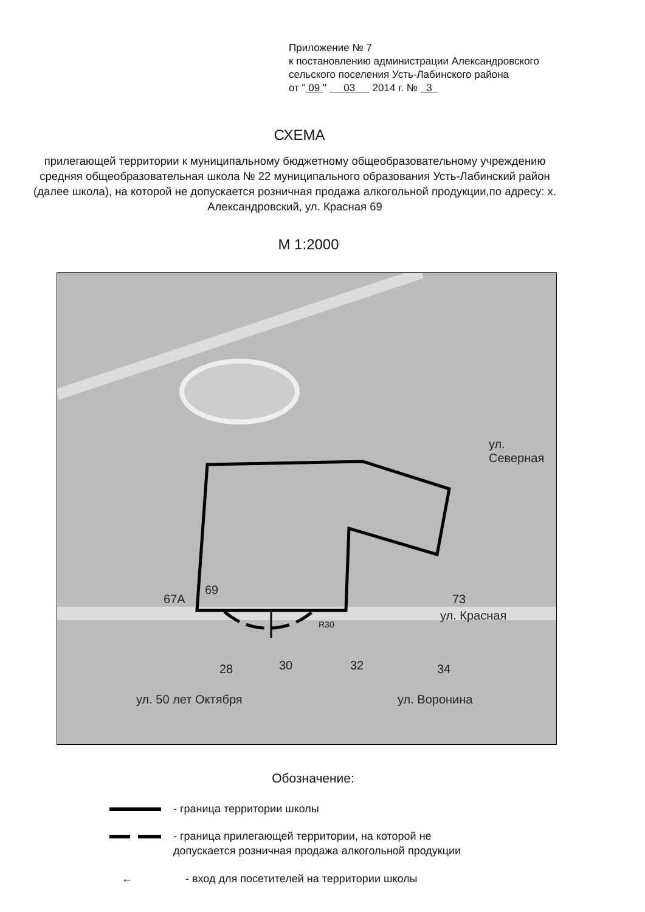Приложение № 7
к постановлению администрации Александровского
сельского поселения Усть-Лабинского района
от " 09 " 03 2014 г. № 3
СХЕМА
прилегающей территории к муниципальному бюджетному общеобразовательному учреждению средняя общеобразовательная школа № 22 муниципального образования Усть-Лабинский район (далее школа), на которой не допускается розничная продажа алкогольной продукции,по адресу: х. Александровский, ул. Красная 69
М 1:2000
69
67А 73
ул. Красная
ул. Северная
28 30 32 34
R30
ул. 50 лет Октября ул. Воронина
Обозначение:
- граница территории школы
- граница прилегающей территории, на которой не
допускается розничная продажа алкогольной продукции
← - вход для посетителей на территории школы